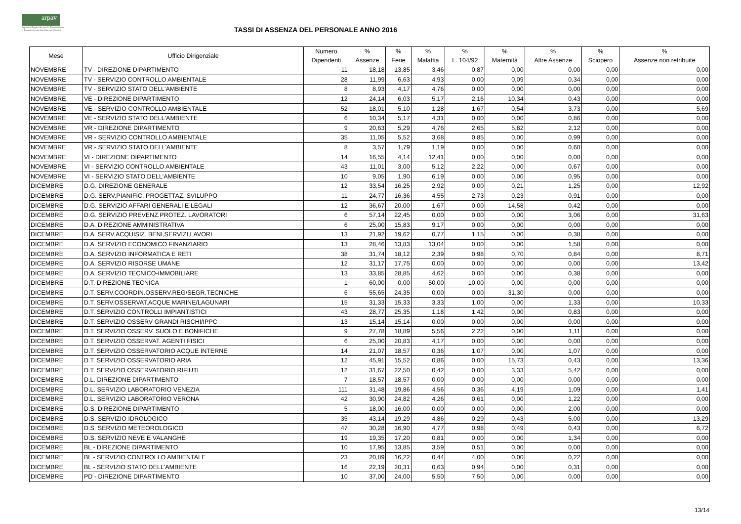arpav
Agenzia Regionale per la Prevenzione
e Protezione Ambientale del Veneto
TASSI DI ASSENZA DEL PERSONALE ANNO 2016
| Mese | Ufficio Dirigenziale | Numero Dipendenti | % Assenze | % Ferie | % Malattia | % L. 104/92 | % Maternità | % Altre Assenze | % Sciopero | % Assenze non retribuite |
| --- | --- | --- | --- | --- | --- | --- | --- | --- | --- | --- |
| NOVEMBRE | TV - DIREZIONE DIPARTIMENTO | 11 | 18,18 | 13,85 | 3,46 | 0,87 | 0,00 | 0,00 | 0,00 | 0,00 |
| NOVEMBRE | TV - SERVIZIO CONTROLLO AMBIENTALE | 28 | 11,99 | 6,63 | 4,93 | 0,00 | 0,09 | 0,34 | 0,00 | 0,00 |
| NOVEMBRE | TV - SERVIZIO STATO DELL'AMBIENTE | 8 | 8,93 | 4,17 | 4,76 | 0,00 | 0,00 | 0,00 | 0,00 | 0,00 |
| NOVEMBRE | VE - DIREZIONE DIPARTIMENTO | 12 | 24,14 | 6,03 | 5,17 | 2,16 | 10,34 | 0,43 | 0,00 | 0,00 |
| NOVEMBRE | VE - SERVIZIO CONTROLLO AMBIENTALE | 52 | 18,01 | 5,10 | 1,28 | 1,67 | 0,54 | 3,73 | 0,00 | 5,69 |
| NOVEMBRE | VE - SERVIZIO STATO DELL'AMBIENTE | 6 | 10,34 | 5,17 | 4,31 | 0,00 | 0,00 | 0,86 | 0,00 | 0,00 |
| NOVEMBRE | VR - DIREZIONE DIPARTIMENTO | 9 | 20,63 | 5,29 | 4,76 | 2,65 | 5,82 | 2,12 | 0,00 | 0,00 |
| NOVEMBRE | VR - SERVIZIO CONTROLLO AMBIENTALE | 35 | 11,05 | 5,52 | 3,68 | 0,85 | 0,00 | 0,99 | 0,00 | 0,00 |
| NOVEMBRE | VR - SERVIZIO STATO DELL'AMBIENTE | 8 | 3,57 | 1,79 | 1,19 | 0,00 | 0,00 | 0,60 | 0,00 | 0,00 |
| NOVEMBRE | VI - DIREZIONE DIPARTIMENTO | 14 | 16,55 | 4,14 | 12,41 | 0,00 | 0,00 | 0,00 | 0,00 | 0,00 |
| NOVEMBRE | VI - SERVIZIO CONTROLLO AMBIENTALE | 43 | 11,01 | 3,00 | 5,12 | 2,22 | 0,00 | 0,67 | 0,00 | 0,00 |
| NOVEMBRE | VI - SERVIZIO STATO DELL'AMBIENTE | 10 | 9,05 | 1,90 | 6,19 | 0,00 | 0,00 | 0,95 | 0,00 | 0,00 |
| DICEMBRE | D.G. DIREZIONE GENERALE | 12 | 33,54 | 16,25 | 2,92 | 0,00 | 0,21 | 1,25 | 0,00 | 12,92 |
| DICEMBRE | D.G. SERV.PIANIFIC. PROGETTAZ. SVILUPPO | 11 | 24,77 | 16,36 | 4,55 | 2,73 | 0,23 | 0,91 | 0,00 | 0,00 |
| DICEMBRE | D.G. SERVIZIO AFFARI GENERALI E LEGALI | 12 | 36,67 | 20,00 | 1,67 | 0,00 | 14,58 | 0,42 | 0,00 | 0,00 |
| DICEMBRE | D.G. SERVIZIO PREVENZ.PROTEZ. LAVORATORI | 6 | 57,14 | 22,45 | 0,00 | 0,00 | 0,00 | 3,06 | 0,00 | 31,63 |
| DICEMBRE | D.A. DIREZIONE AMMINISTRATIVA | 6 | 25,00 | 15,83 | 9,17 | 0,00 | 0,00 | 0,00 | 0,00 | 0,00 |
| DICEMBRE | D.A. SERV.ACQUISIZ. BENI,SERVIZI,LAVORI | 13 | 21,92 | 19,62 | 0,77 | 1,15 | 0,00 | 0,38 | 0,00 | 0,00 |
| DICEMBRE | D.A. SERVIZIO ECONOMICO FINANZIARIO | 13 | 28,46 | 13,83 | 13,04 | 0,00 | 0,00 | 1,58 | 0,00 | 0,00 |
| DICEMBRE | D.A. SERVIZIO INFORMATICA E RETI | 38 | 31,74 | 18,12 | 2,39 | 0,98 | 0,70 | 0,84 | 0,00 | 8,71 |
| DICEMBRE | D.A. SERVIZIO RISORSE UMANE | 12 | 31,17 | 17,75 | 0,00 | 0,00 | 0,00 | 0,00 | 0,00 | 13,42 |
| DICEMBRE | D.A. SERVIZIO TECNICO-IMMOBILIARE | 13 | 33,85 | 28,85 | 4,62 | 0,00 | 0,00 | 0,38 | 0,00 | 0,00 |
| DICEMBRE | D.T. DIREZIONE TECNICA | 1 | 60,00 | 0,00 | 50,00 | 10,00 | 0,00 | 0,00 | 0,00 | 0,00 |
| DICEMBRE | D.T. SERV.COORDIN.OSSERV.REG/SEGR.TECNICHE | 6 | 55,65 | 24,35 | 0,00 | 0,00 | 31,30 | 0,00 | 0,00 | 0,00 |
| DICEMBRE | D.T. SERV.OSSERVAT.ACQUE MARINE/LAGUNARI | 15 | 31,33 | 15,33 | 3,33 | 1,00 | 0,00 | 1,33 | 0,00 | 10,33 |
| DICEMBRE | D.T. SERVIZIO CONTROLLI IMPIANTISTICI | 43 | 28,77 | 25,35 | 1,18 | 1,42 | 0,00 | 0,83 | 0,00 | 0,00 |
| DICEMBRE | D.T. SERVIZIO OSSERV GRANDI RISCHI/IPPC | 13 | 15,14 | 15,14 | 0,00 | 0,00 | 0,00 | 0,00 | 0,00 | 0,00 |
| DICEMBRE | D.T. SERVIZIO OSSERV. SUOLO E BONIFICHE | 9 | 27,78 | 18,89 | 5,56 | 2,22 | 0,00 | 1,11 | 0,00 | 0,00 |
| DICEMBRE | D.T. SERVIZIO OSSERVAT. AGENTI FISICI | 6 | 25,00 | 20,83 | 4,17 | 0,00 | 0,00 | 0,00 | 0,00 | 0,00 |
| DICEMBRE | D.T. SERVIZIO OSSERVATORIO ACQUE INTERNE | 14 | 21,07 | 18,57 | 0,36 | 1,07 | 0,00 | 1,07 | 0,00 | 0,00 |
| DICEMBRE | D.T. SERVIZIO OSSERVATORIO ARIA | 12 | 45,91 | 15,52 | 0,86 | 0,00 | 15,73 | 0,43 | 0,00 | 13,36 |
| DICEMBRE | D.T. SERVIZIO OSSERVATORIO RIFIUTI | 12 | 31,67 | 22,50 | 0,42 | 0,00 | 3,33 | 5,42 | 0,00 | 0,00 |
| DICEMBRE | D.L. DIREZIONE DIPARTIMENTO | 7 | 18,57 | 18,57 | 0,00 | 0,00 | 0,00 | 0,00 | 0,00 | 0,00 |
| DICEMBRE | D.L. SERVIZIO LABORATORIO VENEZIA | 111 | 31,48 | 19,86 | 4,56 | 0,36 | 4,19 | 1,09 | 0,00 | 1,41 |
| DICEMBRE | D.L. SERVIZIO LABORATORIO VERONA | 42 | 30,90 | 24,82 | 4,26 | 0,61 | 0,00 | 1,22 | 0,00 | 0,00 |
| DICEMBRE | D.S. DIREZIONE DIPARTIMENTO | 5 | 18,00 | 16,00 | 0,00 | 0,00 | 0,00 | 2,00 | 0,00 | 0,00 |
| DICEMBRE | D.S. SERVIZIO IDROLOGICO | 35 | 43,14 | 19,29 | 4,86 | 0,29 | 0,43 | 5,00 | 0,00 | 13,29 |
| DICEMBRE | D.S. SERVIZIO METEOROLOGICO | 47 | 30,28 | 16,90 | 4,77 | 0,98 | 0,49 | 0,43 | 0,00 | 6,72 |
| DICEMBRE | D.S. SERVIZIO NEVE E VALANGHE | 19 | 19,35 | 17,20 | 0,81 | 0,00 | 0,00 | 1,34 | 0,00 | 0,00 |
| DICEMBRE | BL - DIREZIONE DIPARTIMENTO | 10 | 17,95 | 13,85 | 3,59 | 0,51 | 0,00 | 0,00 | 0,00 | 0,00 |
| DICEMBRE | BL - SERVIZIO CONTROLLO AMBIENTALE | 23 | 20,89 | 16,22 | 0,44 | 4,00 | 0,00 | 0,22 | 0,00 | 0,00 |
| DICEMBRE | BL - SERVIZIO STATO DELL'AMBIENTE | 16 | 22,19 | 20,31 | 0,63 | 0,94 | 0,00 | 0,31 | 0,00 | 0,00 |
| DICEMBRE | PD - DIREZIONE DIPARTIMENTO | 10 | 37,00 | 24,00 | 5,50 | 7,50 | 0,00 | 0,00 | 0,00 | 0,00 |
13/14